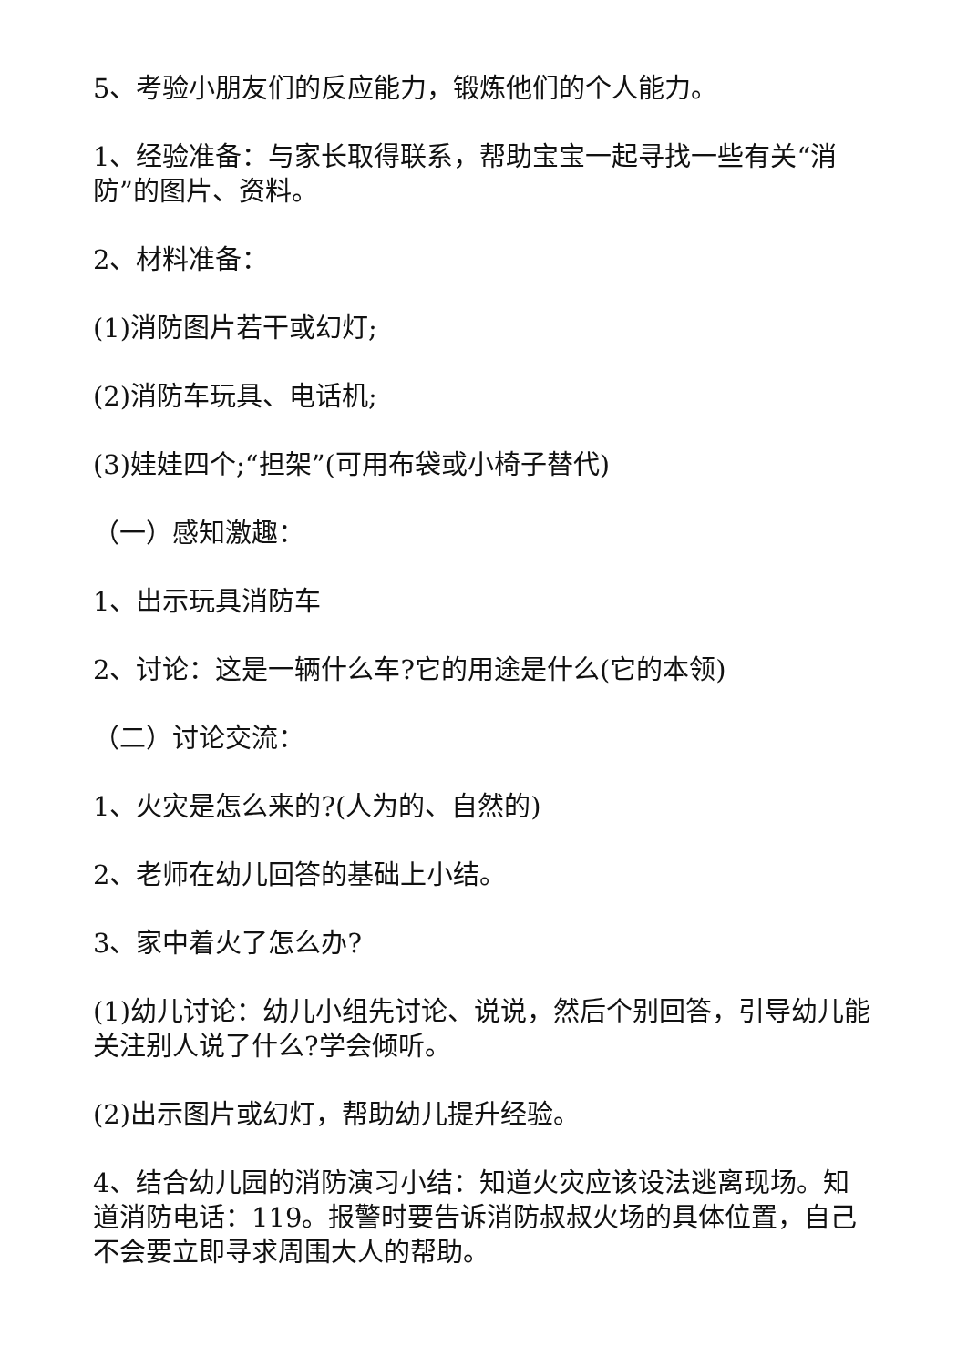5、考验小朋友们的反应能力，锻炼他们的个人能力。
1、经验准备：与家长取得联系，帮助宝宝一起寻找一些有关“消防”的图片、资料。
2、材料准备：
(1)消防图片若干或幻灯;
(2)消防车玩具、电话机;
(3)娃娃四个;“担架”(可用布袋或小椅子替代)
（一）感知激趣：
1、出示玩具消防车
2、讨论：这是一辆什么车?它的用途是什么(它的本领)
（二）讨论交流：
1、火灾是怎么来的?(人为的、自然的)
2、老师在幼儿回答的基础上小结。
3、家中着火了怎么办?
(1)幼儿讨论：幼儿小组先讨论、说说，然后个别回答，引导幼儿能关注别人说了什么?学会倾听。
(2)出示图片或幻灯，帮助幼儿提升经验。
4、结合幼儿园的消防演习小结：知道火灾应该设法逃离现场。知道消防电话：119。报警时要告诉消防叔叔火场的具体位置，自己不会要立即寻求周围大人的帮助。